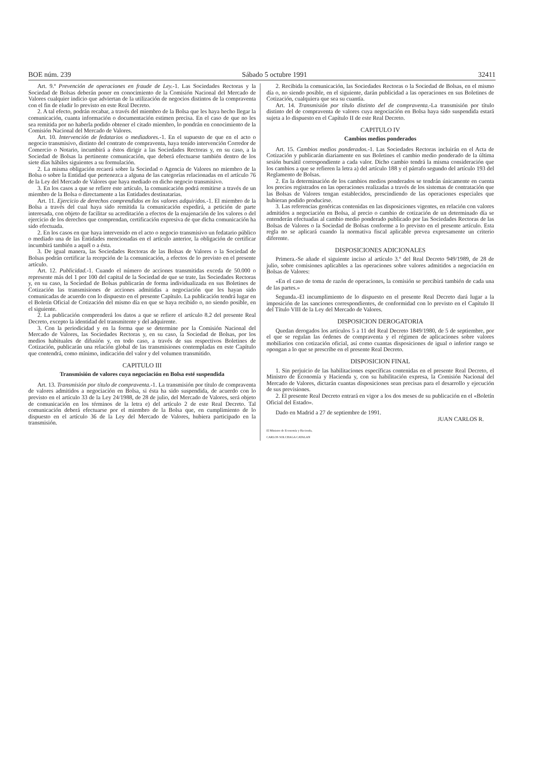BOE núm. 239 Sábado 5 octubre 1991 32411
Art. 9.º Prevención de operaciones en fraude de Ley.-1. Las Sociedades Rectoras y la Sociedad de Bolsas deberán poner en conocimiento de la Comisión Nacional del Mercado de Valores cualquier indicio que adviertan de la utilización de negocios distintos de la compraventa con el fin de eludir lo previsto en este Real Decreto.
2. A tal efecto, podrán recabar, a través del miembro de la Bolsa que les haya hecho llegar la comunicación, cuanta información o documentación estimen precisa. En el caso de que no les sea remitida por no haberla podido obtener el citado miembro, lo pondrán en conocimiento de la Comisión Nacional del Mercado de Valores.
Art. 10. Intervención de fedatarios o mediadores.-1. En el supuesto de que en el acto o negocio transmisivo, distinto del contrato de compraventa, haya tenido intervención Corredor de Comercio o Notario, incumbirá a éstos dirigir a las Sociedades Rectoras y, en su caso, a la Sociedad de Bolsas la pertinente comunicación, que deberá efectuarse también dentro de los siete días hábiles siguientes a su formulación.
2. La misma obligación recaerá sobre la Sociedad o Agencia de Valores no miembro de la Bolsa o sobre la Entidad que pertenezca a alguna de las categorías relacionadas en el artículo 76 de la Ley del Mercado de Valores que haya mediado en dicho negocio transmisivo.
3. En los casos a que se refiere este artículo, la comunicación podrá remitirse a través de un miembro de la Bolsa o directamente a las Entidades destinatarias.
Art. 11. Ejercicio de derechos comprendidos en los valores adquiridos.-1. El miembro de la Bolsa a través del cual haya sido remitida la comunicación expedirá, a petición de parte interesada, con objeto de facilitar su acreditación a efectos de la enajenación de los valores o del ejercicio de los derechos que comprendan, certificación expresiva de que dicha comunicación ha sido efectuada.
2. En los casos en que haya intervenido en el acto o negocio transmisivo un fedatario público o mediado una de las Entidades mencionadas en el artículo anterior, la obligación de certificar incumbirá también a aquél o a ésta.
3. De igual manera, las Sociedades Rectoras de las Bolsas de Valores o la Sociedad de Bolsas podrán certificar la recepción de la comunicación, a efectos de lo previsto en el presente artículo.
Art. 12. Publicidad.-1. Cuando el número de acciones transmitidas exceda de 50.000 o represente más del 1 por 100 del capital de la Sociedad de que se trate, las Sociedades Rectoras y, en su caso, la Sociedad de Bolsas publicarán de forma individualizada en sus Boletines de Cotización las transmisiones de acciones admitidas a negociación que les hayan sido comunicadas de acuerdo con lo dispuesto en el presente Capítulo. La publicación tendrá lugar en el Boletín Oficial de Cotización del mismo día en que se haya recibido o, no siendo posible, en el siguiente.
2. La publicación comprenderá los datos a que se refiere el artículo 8.2 del presente Real Decreto, excepto la identidad del transmitente y del adquirente.
3. Con la periodicidad y en la forma que se determine por la Comisión Nacional del Mercado de Valores, las Sociedades Rectoras y, en su caso, la Sociedad de Bolsas, por los medios habituales de difusión y, en todo caso, a través de sus respectivos Boletines de Cotización, publicarán una relación global de las transmisiones contempladas en este Capítulo que contendrá, como mínimo, indicación del valor y del volumen transmitido.
CAPITULO III
Transmisión de valores cuya negociación en Bolsa esté suspendida
Art. 13. Transmisión por título de compraventa.-1. La transmisión por título de compraventa de valores admitidos a negociación en Bolsa, si ésta ha sido suspendida, de acuerdo con lo previsto en el artículo 33 de la Ley 24/1988, de 28 de julio, del Mercado de Valores, será objeto de comunicación en los términos de la letra e) del artículo 2 de este Real Decreto. Tal comunicación deberá efectuarse por el miembro de la Bolsa que, en cumplimiento de lo dispuesto en el artículo 36 de la Ley del Mercado de Valores, hubiera participado en la transmisión.
2. Recibida la comunicación, las Sociedades Rectoras o la Sociedad de Bolsas, en el mismo día o, no siendo posible, en el siguiente, darán publicidad a las operaciones en sus Boletines de Cotización, cualquiera que sea su cuantía.
Art. 14. Transmisión por título distinto del de compraventa.-La transmisión por título distinto del de compraventa de valores cuya negociación en Bolsa haya sido suspendida estará sujeta a lo dispuesto en el Capítulo II de este Real Decreto.
CAPITULO IV
Cambios medios ponderados
Art. 15. Cambios medios ponderados.-1. Las Sociedades Rectoras incluirán en el Acta de Cotización y publicarán diariamente en sus Boletines el cambio medio ponderado de la última sesión bursátil correspondiente a cada valor. Dicho cambio tendrá la misma consideración que los cambios a que se refieren la letra a) del artículo 188 y el párrafo segundo del artículo 193 del Reglamento de Bolsas.
2. En la determinación de los cambios medios ponderados se tendrán únicamente en cuenta los precios registrados en las operaciones realizadas a través de los sistemas de contratación que las Bolsas de Valores tengan establecidos, prescindiendo de las operaciones especiales que hubieran podido producirse.
3. Las referencias genéricas contenidas en las disposiciones vigentes, en relación con valores admitidos a negociación en Bolsa, al precio o cambio de cotización de un determinado día se entenderán efectuadas al cambio medio ponderado publicado por las Sociedades Rectoras de las Bolsas de Valores o la Sociedad de Bolsas conforme a lo previsto en el presente artículo. Esta regla no se aplicará cuando la normativa fiscal aplicable prevea expresamente un criterio diferente.
DISPOSICIONES ADICIONALES
Primera.-Se añade el siguiente inciso al artículo 3.º del Real Decreto 949/1989, de 28 de julio, sobre comisiones aplicables a las operaciones sobre valores admitidos a negociación en Bolsas de Valores:
«En el caso de toma de razón de operaciones, la comisión se percibirá también de cada una de las partes.»
Segunda.-El incumplimiento de lo dispuesto en el presente Real Decreto dará lugar a la imposición de las sanciones correspondientes, de conformidad con lo previsto en el Capítulo II del Título VIII de la Ley del Mercado de Valores.
DISPOSICION DEROGATORIA
Quedan derogados los artículos 5 a 11 del Real Decreto 1849/1980, de 5 de septiembre, por el que se regulan las órdenes de compraventa y el régimen de aplicaciones sobre valores mobiliarios con cotización oficial, así como cuantas disposiciones de igual o inferior rango se opongan a lo que se prescribe en el presente Real Decreto.
DISPOSICION FINAL
1. Sin perjuicio de las habilitaciones específicas contenidas en el presente Real Decreto, el Ministro de Economía y Hacienda y, con su habilitación expresa, la Comisión Nacional del Mercado de Valores, dictarán cuantas disposiciones sean precisas para el desarrollo y ejecución de sus previsiones.
2. El presente Real Decreto entrará en vigor a los dos meses de su publicación en el «Boletín Oficial del Estado».
Dado en Madrid a 27 de septiembre de 1991.
JUAN CARLOS R.
El Ministro de Economía y Hacienda,
CARLOS SOLCHAGA CATALAN